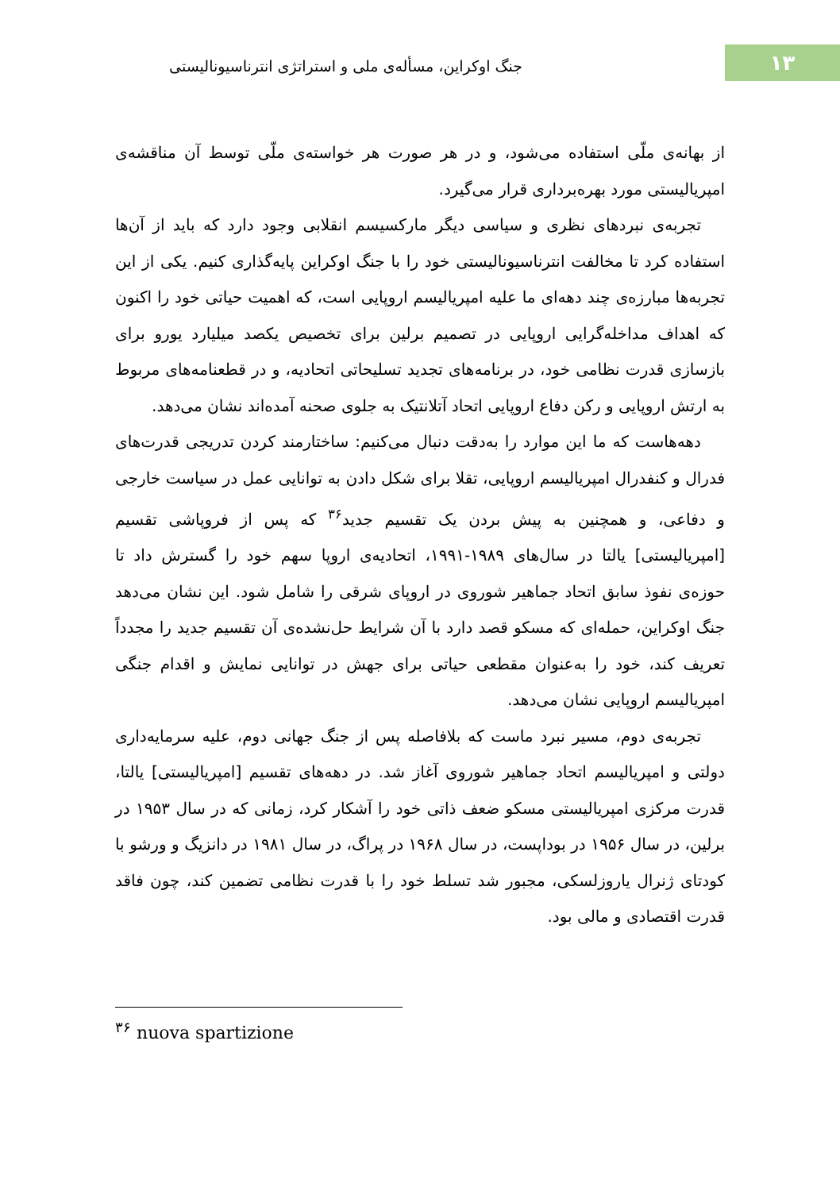جنگ اوکراین، مسأله‌ی ملی و استراتژی انترناسیونالیستی
۱۳
از بهانه‌ی ملّی استفاده می‌شود، و در هر صورت هر خواسته‌ی ملّی توسط آن مناقشه‌ی امپریالیستی مورد بهره‌برداری قرار می‌گیرد.
تجربه‌ی نبردهای نظری و سیاسی دیگر مارکسیسم انقلابی وجود دارد که باید از آن‌ها استفاده کرد تا مخالفت انترناسیونالیستی خود را با جنگ اوکراین پایه‌گذاری کنیم. یکی از این تجربه‌ها مبارزه‌ی چند دهه‌ای ما علیه امپریالیسم اروپایی است، که اهمیت حیاتی خود را اکنون که اهداف مداخله‌گرایی اروپایی در تصمیم برلین برای تخصیص یکصد میلیارد یورو برای بازسازی قدرت نظامی خود، در برنامه‌های تجدید تسلیحاتی اتحادیه، و در قطعنامه‌های مربوط به ارتش اروپایی و رکن دفاع اروپایی اتحاد آتلانتیک به جلوی صحنه آمده‌اند نشان می‌دهد.
دهه‌هاست که ما این موارد را به‌دقت دنبال می‌کنیم: ساختارمند کردن تدریجی قدرت‌های فدرال و کنفدرال امپریالیسم اروپایی، تقلا برای شکل دادن به توانایی عمل در سیاست خارجی و دفاعی، و همچنین به پیش بردن یک تقسیم جدید<sup>۳۶</sup> که پس از فروپاشی تقسیم [امپریالیستی] یالتا در سال‌های ۱۹۸۹-۱۹۹۱، اتحادیه‌ی اروپا سهم خود را گسترش داد تا حوزه‌ی نفوذ سابق اتحاد جماهیر شوروی در اروپای شرقی را شامل شود. این نشان می‌دهد جنگ اوکراین، حمله‌ای که مسکو قصد دارد با آن شرایط حل‌نشده‌ی آن تقسیم جدید را مجدداً تعریف کند، خود را به‌عنوان مقطعی حیاتی برای جهش در توانایی نمایش و اقدام جنگی امپریالیسم اروپایی نشان می‌دهد.
تجربه‌ی دوم، مسیر نبرد ماست که بلافاصله پس از جنگ جهانی دوم، علیه سرمایه‌داری دولتی و امپریالیسم اتحاد جماهیر شوروی آغاز شد. در دهه‌های تقسیم [امپریالیستی] یالتا، قدرت مرکزی امپریالیستی مسکو ضعف ذاتی خود را آشکار کرد، زمانی که در سال ۱۹۵۳ در برلین، در سال ۱۹۵۶ در بوداپست، در سال ۱۹۶۸ در پراگ، در سال ۱۹۸۱ در دانزیگ و ورشو با کودتای ژنرال یاروزلسکی، مجبور شد تسلط خود را با قدرت نظامی تضمین کند، چون فاقد قدرت اقتصادی و مالی بود.
<sup>۳۶</sup> nuova spartizione